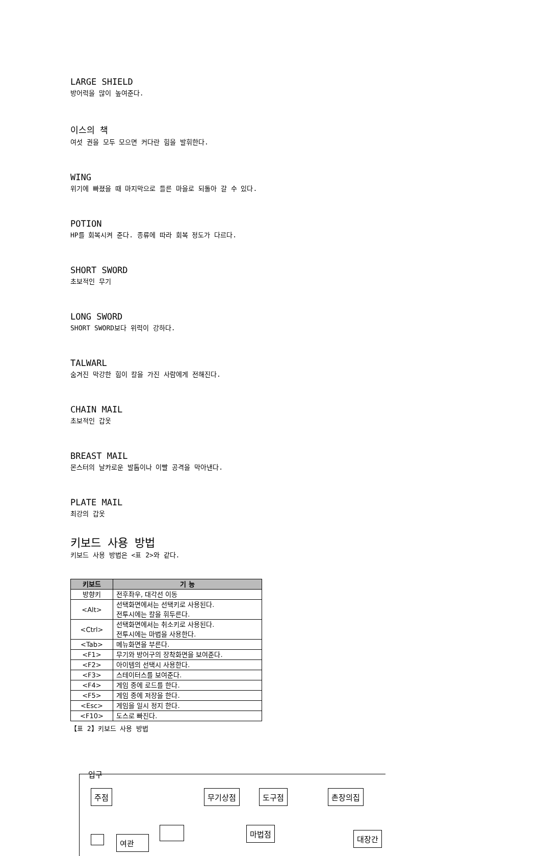LARGE SHIELD
방어력을 많이 높여준다.
이스의 책
여섯 권을 모두 모으면 커다란 힘을 발휘한다.
WING
위기에 빠졌을 때 마지막으로 들른 마을로 되돌아 갈 수 있다.
POTION
HP를 회복시켜 준다. 종류에 따라 회복 정도가 다르다.
SHORT SWORD
초보적인 무기
LONG SWORD
SHORT SWORD보다 위력이 강하다.
TALWARL
숨겨진 막강한 힘이 칼을 가진 사람에게 전해진다.
CHAIN MAIL
초보적인 갑옷
BREAST MAIL
몬스터의 날카로운 발톱이나 이빨 공격을 막아낸다.
PLATE MAIL
최강의 갑옷
키보드 사용 방법
키보드 사용 방법은 <표 2>와 같다.
| 키보드 | 기 능 |
| --- | --- |
| 방향키 | 전후좌우, 대각선 이동 |
| <Alt> | 선택화면에서는 선택키로 사용된다. 전투시에는 칼을 휘두른다. |
| <Ctrl> | 선택화면에서는 취소키로 사용된다. 전투시에는 마법을 사용한다. |
| <Tab> | 메뉴화면을 부른다. |
| <F1> | 무기와 방어구의 장착화면을 보여준다. |
| <F2> | 아이템의 선택시 사용한다. |
| <F3> | 스테이터스를 보여준다. |
| <F4> | 게임 중에 로드를 한다. |
| <F5> | 게임 중에 저장을 한다. |
| <Esc> | 게임을 일시 정지 한다. |
| <F10> | 도스로 빠진다. |
【표 2】키보드 사용 방법
입구
주점 무기상점 도구점 촌장의집
마법점
대장간
여관